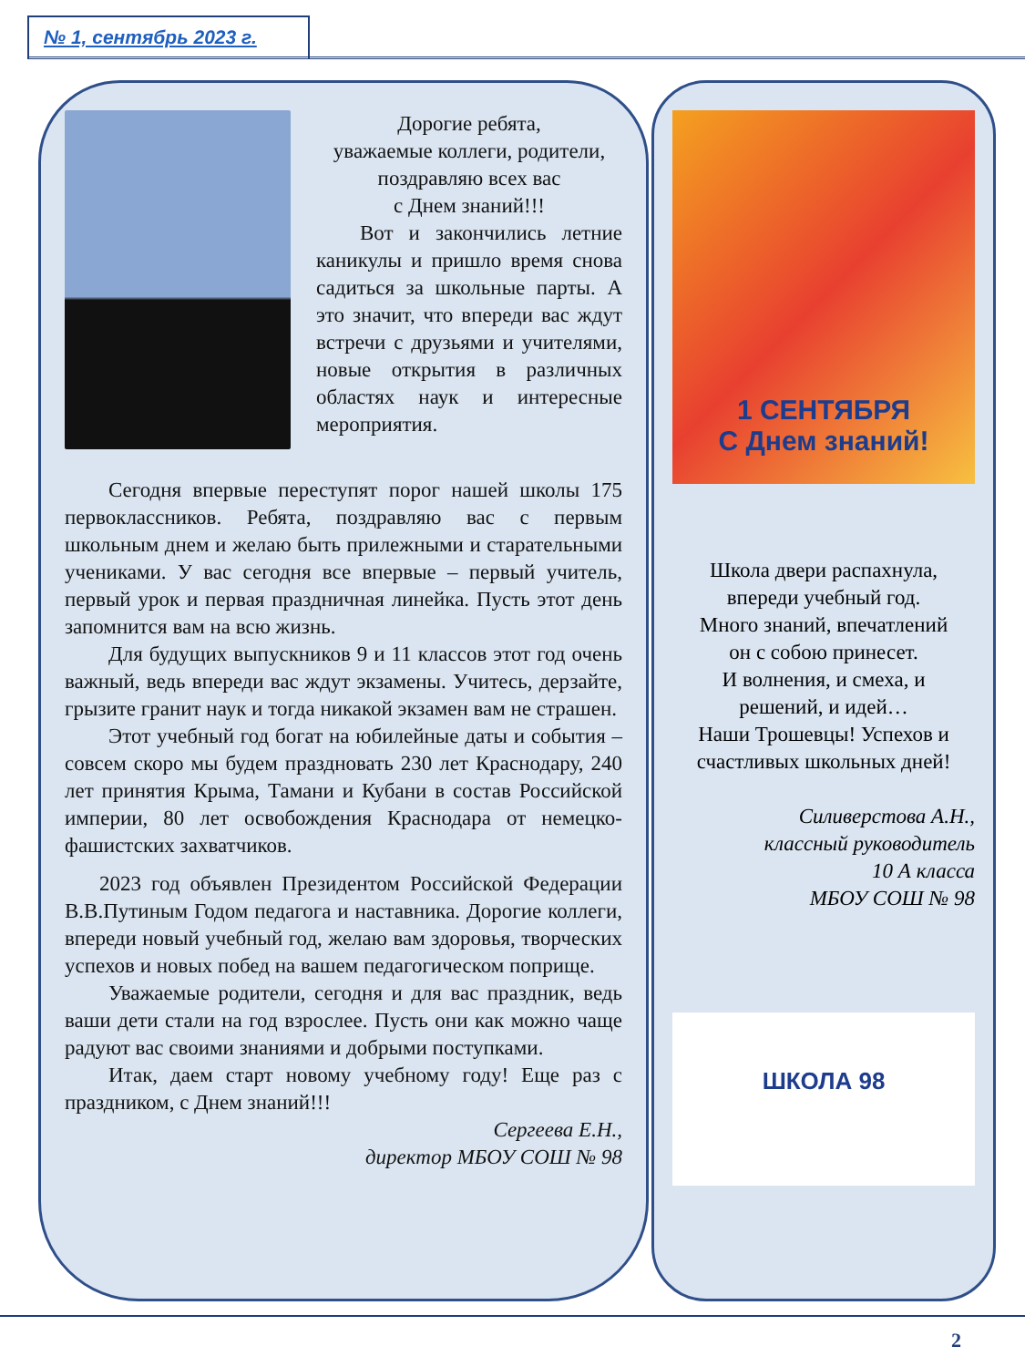№ 1, сентябрь 2023 г.
Дорогие ребята,
уважаемые коллеги, родители,
поздравляю всех вас
с Днем знаний!!!
Вот и закончились летние каникулы и пришло время снова садиться за школьные парты. А это значит, что впереди вас ждут встречи с друзьями и учителями, новые открытия в различных областях наук и интересные мероприятия.
Сегодня впервые переступят порог нашей школы 175 первоклассников. Ребята, поздравляю вас с первым школьным днем и желаю быть прилежными и старательными учениками. У вас сегодня все впервые – первый учитель, первый урок и первая праздничная линейка. Пусть этот день запомнится вам на всю жизнь.
Для будущих выпускников 9 и 11 классов этот год очень важный, ведь впереди вас ждут экзамены. Учитесь, дерзайте, грызите гранит наук и тогда никакой экзамен вам не страшен.
Этот учебный год богат на юбилейные даты и события – совсем скоро мы будем праздновать 230 лет Краснодару, 240 лет принятия Крыма, Тамани и Кубани в состав Российской империи, 80 лет освобождения Краснодара от немецко-фашистских захватчиков.
2023 год объявлен Президентом Российской Федерации В.В.Путиным Годом педагога и наставника. Дорогие коллеги, впереди новый учебный год, желаю вам здоровья, творческих успехов и новых побед на вашем педагогическом поприще.
Уважаемые родители, сегодня и для вас праздник, ведь ваши дети стали на год взрослее. Пусть они как можно чаще радуют вас своими знаниями и добрыми поступками.
Итак, даем старт новому учебному году! Еще раз с праздником, с Днем знаний!!!
Сергеева Е.Н.,
директор МБОУ СОШ № 98
1 СЕНТЯБРЯ
С Днем знаний!
Школа двери распахнула,
впереди учебный год.
Много знаний, впечатлений
он с собою принесет.
И волнения, и смеха, и
решений, и идей…
Наши Трошевцы! Успехов и
счастливых школьных дней!
Силиверстова А.Н.,
классный руководитель
10 А класса
МБОУ СОШ № 98
ШКОЛА 98
2